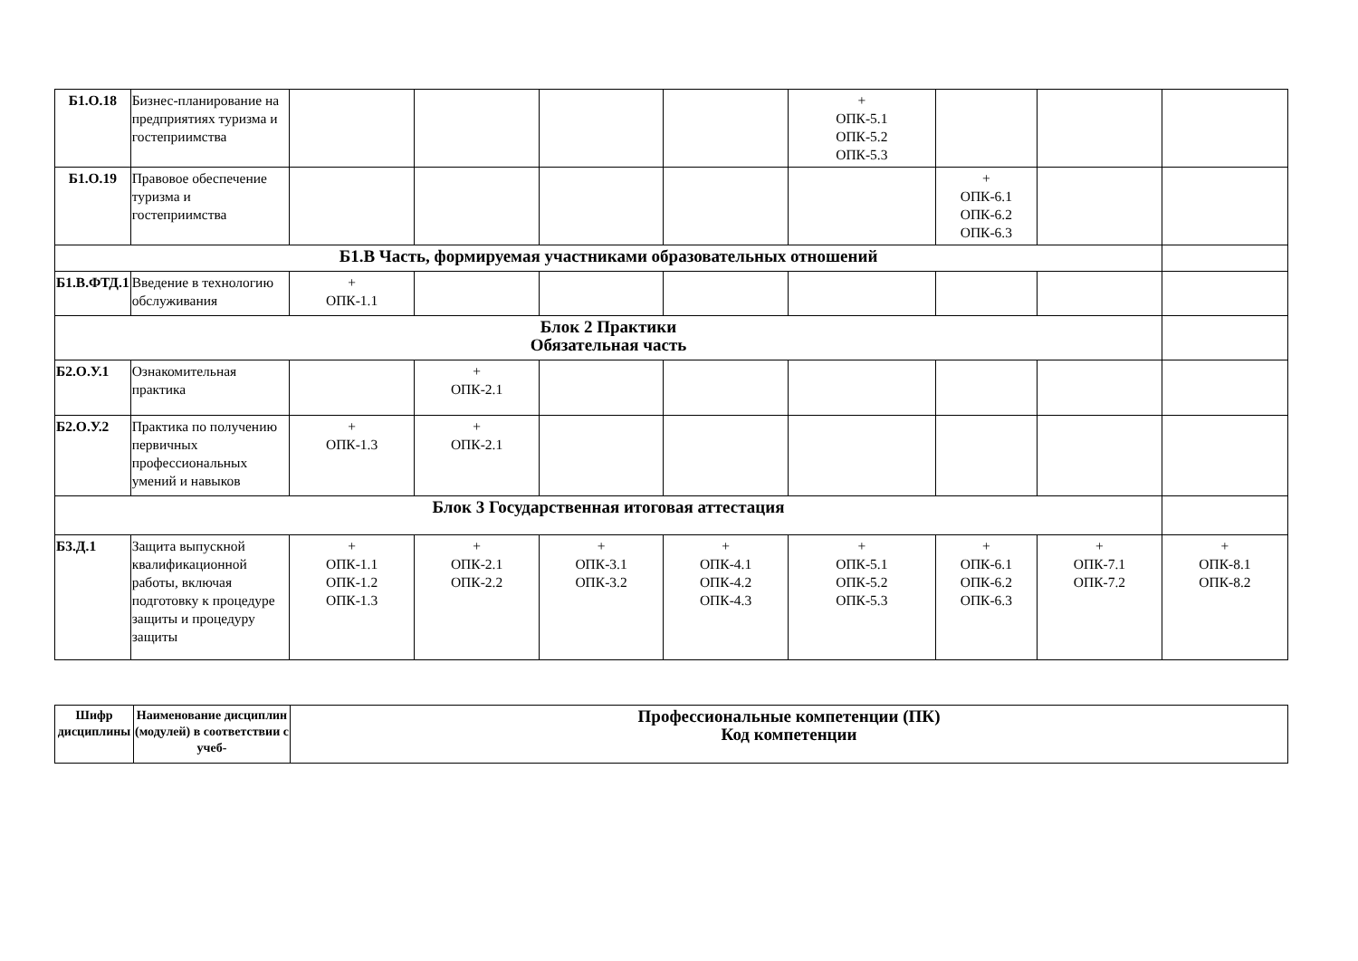| Б1.О.18 | Бизнес-планирование на предприятиях туризма и гостеприимства | | | | | + ОПК-5.1 ОПК-5.2 ОПК-5.3 | | | |
| Б1.О.19 | Правовое обеспечение туризма и гостеприимства | | | | | | + ОПК-6.1 ОПК-6.2 ОПК-6.3 | | |
| Б1.В Часть, формируемая участниками образовательных отношений | | | | | | | | | |
| Б1.В.ФТД.1 | Введение в технологию обслуживания | + ОПК-1.1 | | | | | | | |
| Блок 2 Практики Обязательная часть | | | | | | | | | |
| Б2.О.У.1 | Ознакомительная практика | | + ОПК-2.1 | | | | | | |
| Б2.О.У.2 | Практика по получению первичных профессиональных умений и навыков | + ОПК-1.3 | + ОПК-2.1 | | | | | | |
| Блок 3 Государственная итоговая аттестация | | | | | | | | | |
| Б3.Д.1 | Защита выпускной квалификационной работы, включая подготовку к процедуре защиты и процедуру защиты | + ОПК-1.1 ОПК-1.2 ОПК-1.3 | + ОПК-2.1 ОПК-2.2 | + ОПК-3.1 ОПК-3.2 | + ОПК-4.1 ОПК-4.2 ОПК-4.3 | + ОПК-5.1 ОПК-5.2 ОПК-5.3 | + ОПК-6.1 ОПК-6.2 ОПК-6.3 | + ОПК-7.1 ОПК-7.2 | + ОПК-8.1 ОПК-8.2 |
| Шифр дисциплины | Наименование дисциплин (модулей) в соответствии с учеб- | Профессиональные компетенции (ПК) Код компетенции |
| --- | --- | --- |